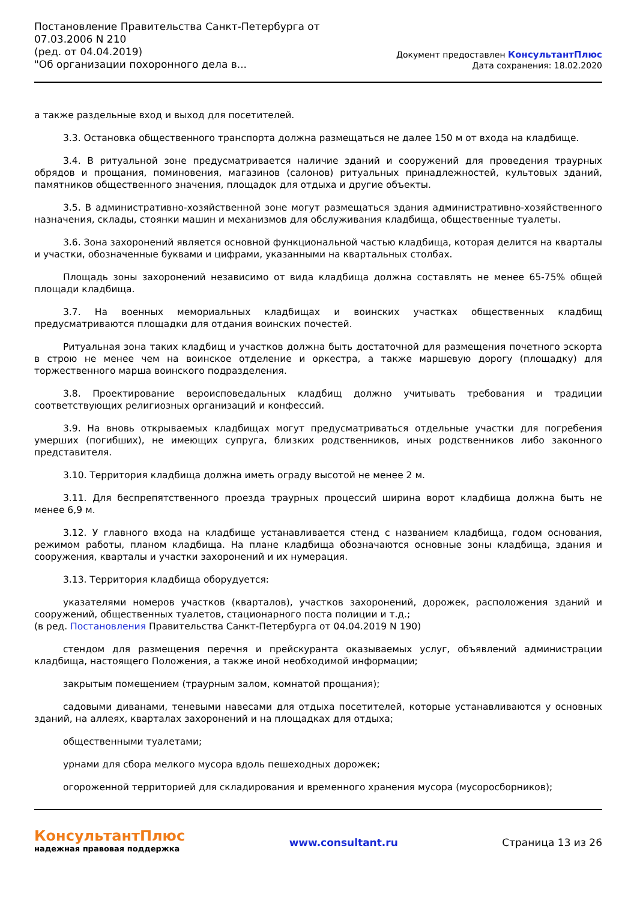Постановление Правительства Санкт-Петербурга от
07.03.2006 N 210
(ред. от 04.04.2019)
"Об организации похоронного дела в...
Документ предоставлен КонсультантПлюс
Дата сохранения: 18.02.2020
а также раздельные вход и выход для посетителей.
3.3. Остановка общественного транспорта должна размещаться не далее 150 м от входа на кладбище.
3.4. В ритуальной зоне предусматривается наличие зданий и сооружений для проведения траурных обрядов и прощания, поминовения, магазинов (салонов) ритуальных принадлежностей, культовых зданий, памятников общественного значения, площадок для отдыха и другие объекты.
3.5. В административно-хозяйственной зоне могут размещаться здания административно-хозяйственного назначения, склады, стоянки машин и механизмов для обслуживания кладбища, общественные туалеты.
3.6. Зона захоронений является основной функциональной частью кладбища, которая делится на кварталы и участки, обозначенные буквами и цифрами, указанными на квартальных столбах.
Площадь зоны захоронений независимо от вида кладбища должна составлять не менее 65-75% общей площади кладбища.
3.7. На военных мемориальных кладбищах и воинских участках общественных кладбищ предусматриваются площадки для отдания воинских почестей.
Ритуальная зона таких кладбищ и участков должна быть достаточной для размещения почетного эскорта в строю не менее чем на воинское отделение и оркестра, а также маршевую дорогу (площадку) для торжественного марша воинского подразделения.
3.8. Проектирование вероисповедальных кладбищ должно учитывать требования и традиции соответствующих религиозных организаций и конфессий.
3.9. На вновь открываемых кладбищах могут предусматриваться отдельные участки для погребения умерших (погибших), не имеющих супруга, близких родственников, иных родственников либо законного представителя.
3.10. Территория кладбища должна иметь ограду высотой не менее 2 м.
3.11. Для беспрепятственного проезда траурных процессий ширина ворот кладбища должна быть не менее 6,9 м.
3.12. У главного входа на кладбище устанавливается стенд с названием кладбища, годом основания, режимом работы, планом кладбища. На плане кладбища обозначаются основные зоны кладбища, здания и сооружения, кварталы и участки захоронений и их нумерация.
3.13. Территория кладбища оборудуется:
указателями номеров участков (кварталов), участков захоронений, дорожек, расположения зданий и сооружений, общественных туалетов, стационарного поста полиции и т.д.;
(в ред. Постановления Правительства Санкт-Петербурга от 04.04.2019 N 190)
стендом для размещения перечня и прейскуранта оказываемых услуг, объявлений администрации кладбища, настоящего Положения, а также иной необходимой информации;
закрытым помещением (траурным залом, комнатой прощания);
садовыми диванами, теневыми навесами для отдыха посетителей, которые устанавливаются у основных зданий, на аллеях, кварталах захоронений и на площадках для отдыха;
общественными туалетами;
урнами для сбора мелкого мусора вдоль пешеходных дорожек;
огороженной территорией для складирования и временного хранения мусора (мусоросборников);
КонсультантПлюс
надежная правовая поддержка
www.consultant.ru Страница 13 из 26